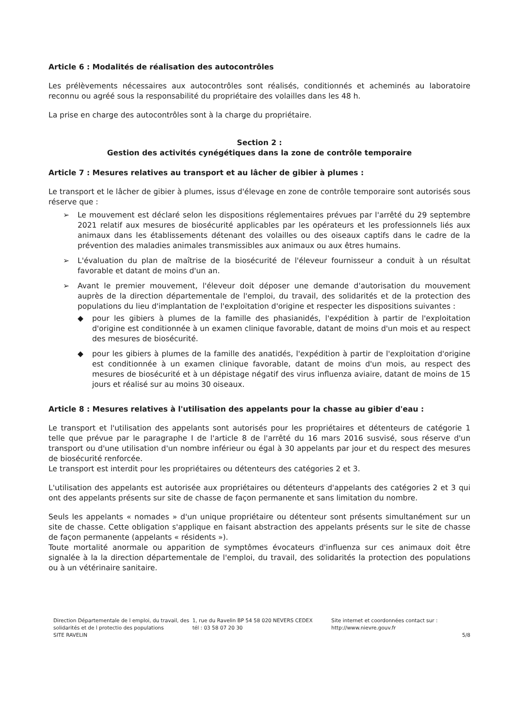Article 6 : Modalités de réalisation des autocontrôles
Les prélèvements nécessaires aux autocontrôles sont réalisés, conditionnés et acheminés au laboratoire reconnu ou agréé sous la responsabilité du propriétaire des volailles dans les 48 h.
La prise en charge des autocontrôles sont à la charge du propriétaire.
Section 2 :
Gestion des activités cynégétiques dans la zone de contrôle temporaire
Article 7 : Mesures relatives au transport et au lâcher de gibier à plumes :
Le transport et le lâcher de gibier à plumes, issus d'élevage en zone de contrôle temporaire sont autorisés sous réserve que :
➢ Le mouvement est déclaré selon les dispositions réglementaires prévues par l'arrêté du 29 septembre 2021 relatif aux mesures de biosécurité applicables par les opérateurs et les professionnels liés aux animaux dans les établissements détenant des volailles ou des oiseaux captifs dans le cadre de la prévention des maladies animales transmissibles aux animaux ou aux êtres humains.
➢ L'évaluation du plan de maîtrise de la biosécurité de l'éleveur fournisseur a conduit à un résultat favorable et datant de moins d'un an.
➢ Avant le premier mouvement, l'éleveur doit déposer une demande d'autorisation du mouvement auprès de la direction départementale de l'emploi, du travail, des solidarités et de la protection des populations du lieu d'implantation de l'exploitation d'origine et respecter les dispositions suivantes :
◆ pour les gibiers à plumes de la famille des phasianidés, l'expédition à partir de l'exploitation d'origine est conditionnée à un examen clinique favorable, datant de moins d'un mois et au respect des mesures de biosécurité.
◆ pour les gibiers à plumes de la famille des anatidés, l'expédition à partir de l'exploitation d'origine est conditionnée à un examen clinique favorable, datant de moins d'un mois, au respect des mesures de biosécurité et à un dépistage négatif des virus influenza aviaire, datant de moins de 15 jours et réalisé sur au moins 30 oiseaux.
Article 8 : Mesures relatives à l'utilisation des appelants pour la chasse au gibier d'eau :
Le transport et l'utilisation des appelants sont autorisés pour les propriétaires et détenteurs de catégorie 1 telle que prévue par le paragraphe I de l'article 8 de l'arrêté du 16 mars 2016 susvisé, sous réserve d'un transport ou d'une utilisation d'un nombre inférieur ou égal à 30 appelants par jour et du respect des mesures de biosécurité renforcée.
Le transport est interdit pour les propriétaires ou détenteurs des catégories 2 et 3.
L'utilisation des appelants est autorisée aux propriétaires ou détenteurs d'appelants des catégories 2 et 3 qui ont des appelants présents sur site de chasse de façon permanente et sans limitation du nombre.
Seuls les appelants « nomades » d'un unique propriétaire ou détenteur sont présents simultanément sur un site de chasse. Cette obligation s'applique en faisant abstraction des appelants présents sur le site de chasse de façon permanente (appelants « résidents »).
Toute mortalité anormale ou apparition de symptômes évocateurs d'influenza sur ces animaux doit être signalée à la la direction départementale de l'emploi, du travail, des solidarités la protection des populations ou à un vétérinaire sanitaire.
Direction Départementale de l emploi, du travail, des solidarités et de l protectio des populations
SITE RAVELIN
1, rue du Ravelin BP 54 58 020 NEVERS CEDEX
tél : 03 58 07 20 30
Site internet et coordonnées contact sur :
http://www.nievre.gouv.fr
5/8